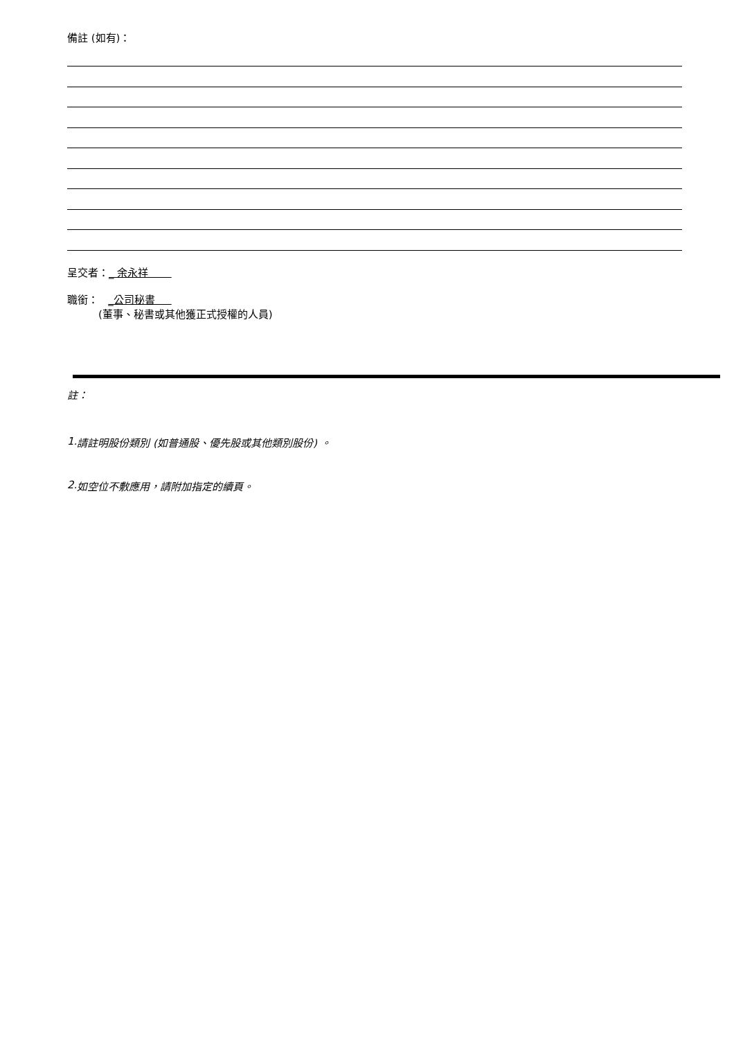備註 (如有)：
呈交者：_ 余永祥
職銜： _公司秘書
(董事、秘書或其他獲正式授權的人員)
註：
1. 請註明股份類別 (如普通股、優先股或其他類別股份) 。
2. 如空位不敷應用，請附加指定的續頁。